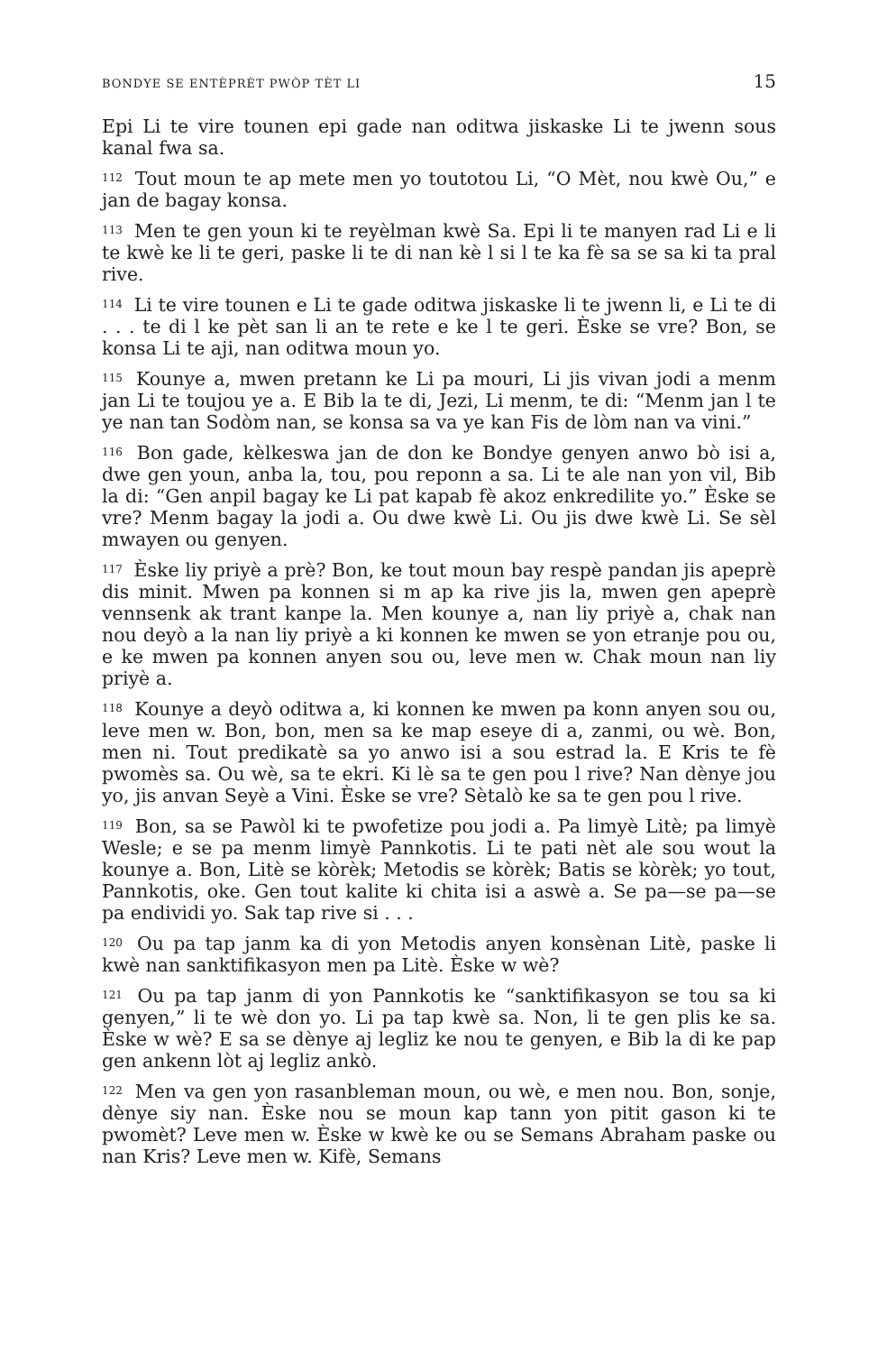BONDYE SE ENTÈPRÈT PWÒP TÈT LI 15
Epi Li te vire tounen epi gade nan oditwa jiskaske Li te jwenn sous kanal fwa sa.
<sup>112</sup> Tout moun te ap mete men yo toutotou Li, “O Mèt, nou kwè Ou,” e jan de bagay konsa.
<sup>113</sup> Men te gen youn ki te reyèlman kwè Sa. Epi li te manyen rad Li e li te kwè ke li te geri, paske li te di nan kè l si l te ka fè sa se sa ki ta pral rive.
<sup>114</sup> Li te vire tounen e Li te gade oditwa jiskaske li te jwenn li, e Li te di . . . te di l ke pèt san li an te rete e ke l te geri. Èske se vre? Bon, se konsa Li te aji, nan oditwa moun yo.
<sup>115</sup> Kounye a, mwen pretann ke Li pa mouri, Li jis vivan jodi a menm jan Li te toujou ye a. E Bib la te di, Jezi, Li menm, te di: “Menm jan l te ye nan tan Sodòm nan, se konsa sa va ye kan Fis de lòm nan va vini.”
<sup>116</sup> Bon gade, kèlkeswa jan de don ke Bondye genyen anwo bò isi a, dwe gen youn, anba la, tou, pou reponn a sa. Li te ale nan yon vil, Bib la di: “Gen anpil bagay ke Li pat kapab fè akoz enkredilite yo.” Èske se vre? Menm bagay la jodi a. Ou dwe kwè Li. Ou jis dwe kwè Li. Se sèl mwayen ou genyen.
<sup>117</sup> Èske liy priyè a prè? Bon, ke tout moun bay respè pandan jis apeprè dis minit. Mwen pa konnen si m ap ka rive jis la, mwen gen apeprè vennsenk ak trant kanpe la. Men kounye a, nan liy priyè a, chak nan nou deyò a la nan liy priyè a ki konnen ke mwen se yon etranje pou ou, e ke mwen pa konnen anyen sou ou, leve men w. Chak moun nan liy priyè a.
<sup>118</sup> Kounye a deyò oditwa a, ki konnen ke mwen pa konn anyen sou ou, leve men w. Bon, bon, men sa ke map eseye di a, zanmi, ou wè. Bon, men ni. Tout predikatè sa yo anwo isi a sou estrad la. E Kris te fè pwomès sa. Ou wè, sa te ekri. Ki lè sa te gen pou l rive? Nan dènye jou yo, jis anvan Seyè a Vini. Èske se vre? Sètalò ke sa te gen pou l rive.
<sup>119</sup> Bon, sa se Pawòl ki te pwofetize pou jodi a. Pa limyè Litè; pa limyè Wesle; e se pa menm limyè Pannkotis. Li te pati nèt ale sou wout la kounye a. Bon, Litè se kòrèk; Metodis se kòrèk; Batis se kòrèk; yo tout, Pannkotis, oke. Gen tout kalite ki chita isi a aswè a. Se pa—se pa—se pa endividi yo. Sak tap rive si . . .
<sup>120</sup> Ou pa tap janm ka di yon Metodis anyen konsènan Litè, paske li kwè nan sanktifikasyon men pa Litè. Èske w wè?
<sup>121</sup> Ou pa tap janm di yon Pannkotis ke “sanktifikasyon se tou sa ki genyen,” li te wè don yo. Li pa tap kwè sa. Non, li te gen plis ke sa. Èske w wè? E sa se dènye aj legliz ke nou te genyen, e Bib la di ke pap gen ankenn lòt aj legliz ankò.
<sup>122</sup> Men va gen yon rasanbleman moun, ou wè, e men nou. Bon, sonje, dènye siy nan. Èske nou se moun kap tann yon pitit gason ki te pwomèt? Leve men w. Èske w kwè ke ou se Semans Abraham paske ou nan Kris? Leve men w. Kifè, Semans